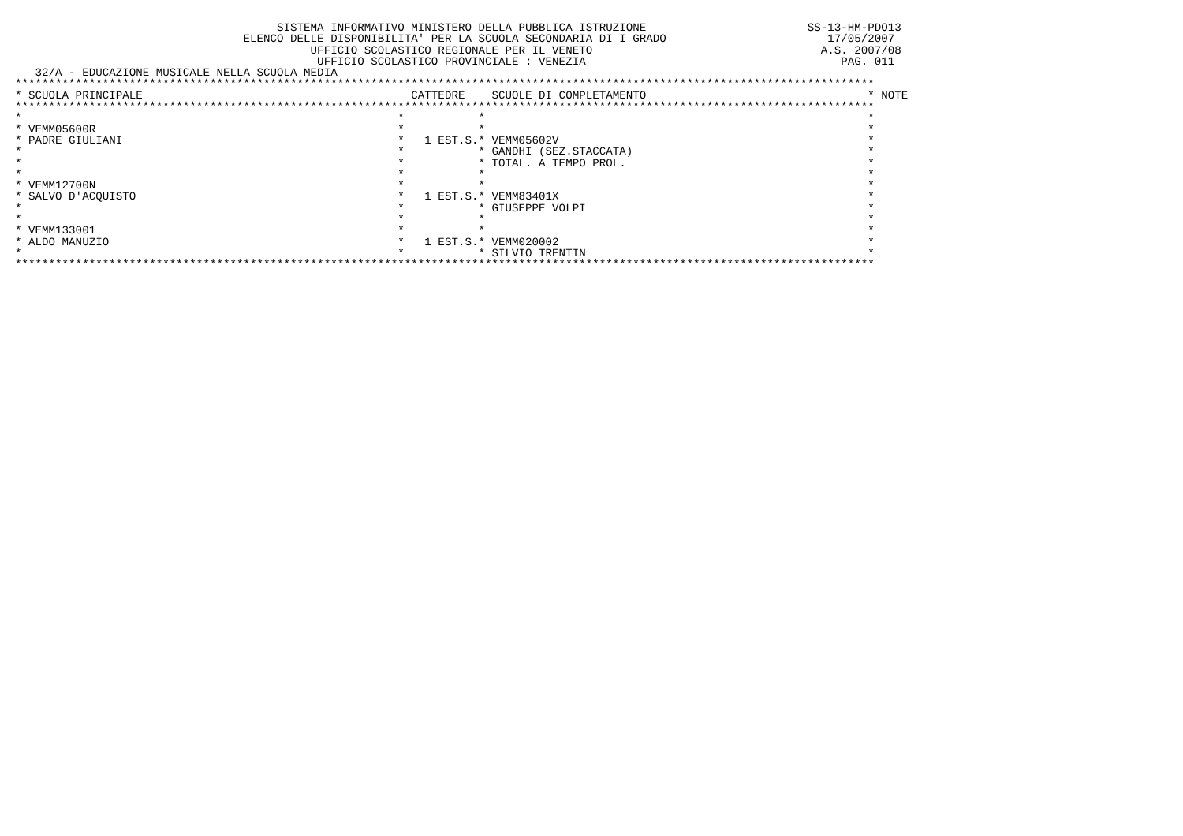SISTEMA INFORMATIVO MINISTERO DELLA PUBBLICA ISTRUZIONE                        SS-13-HM-PDO13
                                  ELENCO DELLE DISPONIBILITA' PER LA SCUOLA SECONDARIA DI I GRADO                        17/05/2007
                                            UFFICIO SCOLASTICO REGIONALE PER IL VENETO                                  A.S. 2007/08
                                             UFFICIO SCOLASTICO PROVINCIALE : VENEZIA                                      PAG. 011
   32/A - EDUCAZIONE MUSICALE NELLA SCUOLA MEDIA
********************************************************************************************************************************
* SCUOLA PRINCIPALE                                        CATTEDRE    SCUOLE DI COMPLETAMENTO                                 * NOTE
********************************************************************************************************************************
*                                                        *           *                                                         *
* VEMM05600R                                             *           *                                                         *
* PADRE GIULIANI                                         *   1 EST.S.* VEMM05602V                                              *
*                                                        *           * GANDHI (SEZ.STACCATA)                                   *
*                                                        *           * TOTAL. A TEMPO PROL.                                    *
*                                                        *           *                                                         *
* VEMM12700N                                             *           *                                                         *
* SALVO D'ACQUISTO                                       *   1 EST.S.* VEMM83401X                                              *
*                                                        *           * GIUSEPPE VOLPI                                          *
*                                                        *           *                                                         *
* VEMM133001                                             *           *                                                         *
* ALDO MANUZIO                                           *   1 EST.S.* VEMM020002                                              *
*                                                        *           * SILVIO TRENTIN                                          *
********************************************************************************************************************************